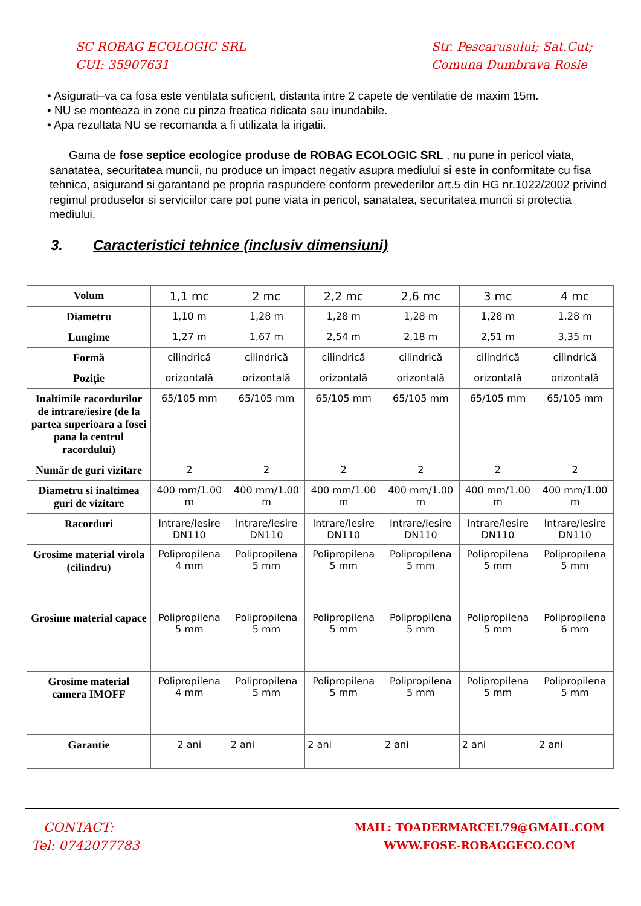SC ROBAG ECOLOGIC SRL
CUI: 35907631
Str. Pescarusului; Sat.Cut;
Comuna Dumbrava Rosie
• Asigurati–va ca fosa este ventilata suficient, distanta intre 2 capete de ventilatie de maxim 15m.
• NU se monteaza in zone cu pinza freatica ridicata sau inundabile.
• Apa rezultata NU se recomanda a fi utilizata la irigatii.
Gama de fose septice ecologice produse de ROBAG ECOLOGIC SRL , nu pune in pericol viata, sanatatea, securitatea muncii, nu produce un impact negativ asupra mediului si este in conformitate cu fisa tehnica, asigurand si garantand pe propria raspundere conform prevederilor art.5 din HG nr.1022/2002 privind regimul produselor si serviciilor care pot pune viata in pericol, sanatatea, securitatea muncii si protectia mediului.
3. Caracteristici tehnice (inclusiv dimensiuni)
| Volum | 1,1 mc | 2 mc | 2,2 mc | 2,6 mc | 3 mc | 4 mc |
| Diametru | 1,10 m | 1,28 m | 1,28 m | 1,28 m | 1,28 m | 1,28 m |
| Lungime | 1,27 m | 1,67 m | 2,54 m | 2,18 m | 2,51 m | 3,35 m |
| Formă | cilindrică | cilindrică | cilindrică | cilindrică | cilindrică | cilindrică |
| Poziție | orizontală | orizontală | orizontală | orizontală | orizontală | orizontală |
| Inaltimile racordurilor de intrare/iesire (de la partea superioara a fosei pana la centrul racordului) | 65/105 mm | 65/105 mm | 65/105 mm | 65/105 mm | 65/105 mm | 65/105 mm |
| Număr de guri vizitare | 2 | 2 | 2 | 2 | 2 | 2 |
| Diametru si inaltimea guri de vizitare | 400 mm/1.00 m | 400 mm/1.00 m | 400 mm/1.00 m | 400 mm/1.00 m | 400 mm/1.00 m | 400 mm/1.00 m |
| Racorduri | Intrare/Iesire DN110 | Intrare/Iesire DN110 | Intrare/Iesire DN110 | Intrare/Iesire DN110 | Intrare/Iesire DN110 | Intrare/Iesire DN110 |
| Grosime material virola (cilindru) | Polipropilena 4 mm | Polipropilena 5 mm | Polipropilena 5 mm | Polipropilena 5 mm | Polipropilena 5 mm | Polipropilena 5 mm |
| Grosime material capace | Polipropilena 5 mm | Polipropilena 5 mm | Polipropilena 5 mm | Polipropilena 5 mm | Polipropilena 5 mm | Polipropilena 6 mm |
| Grosime material camera IMOFF | Polipropilena 4 mm | Polipropilena 5 mm | Polipropilena 5 mm | Polipropilena 5 mm | Polipropilena 5 mm | Polipropilena 5 mm |
| Garantie | 2 ani | 2 ani | 2 ani | 2 ani | 2 ani | 2 ani |
CONTACT:
Tel: 0742077783
MAIL: TOADERMARCEL79@GMAIL.COM
WWW.FOSE-ROBAGGECO.COM